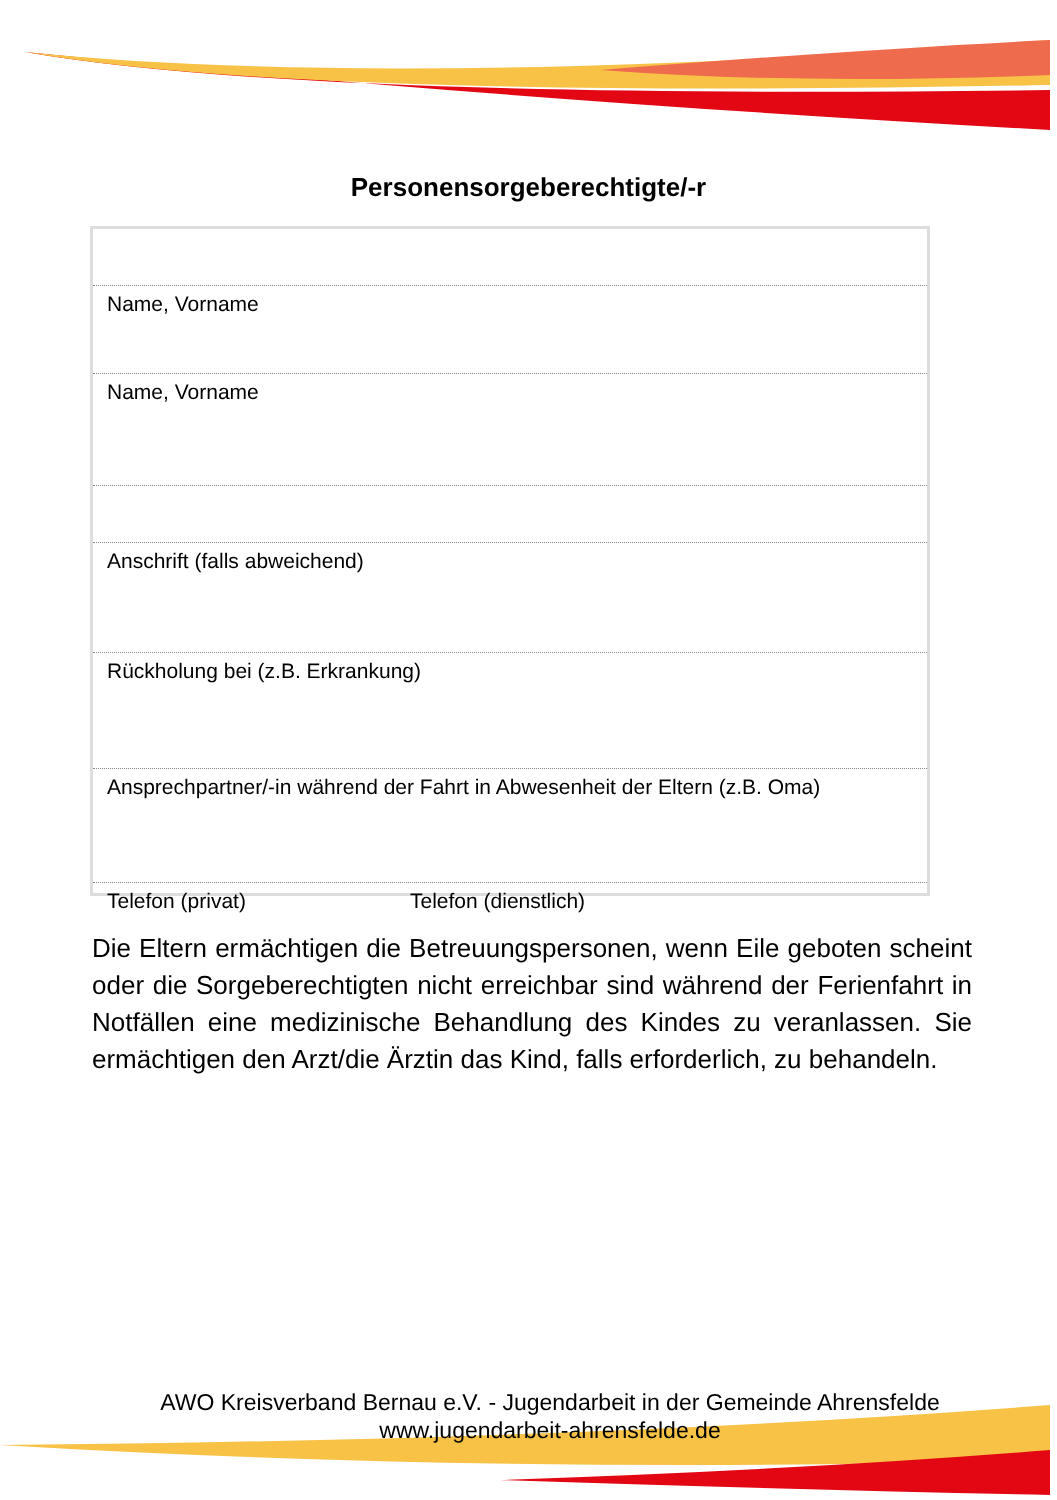Personensorgeberechtigte/-r
Name, Vorname
Name, Vorname
Anschrift (falls abweichend)
Rückholung bei (z.B. Erkrankung)
Ansprechpartner/-in während der Fahrt in Abwesenheit der Eltern (z.B. Oma)
Telefon (privat) Telefon (dienstlich)
Die Eltern ermächtigen die Betreuungspersonen, wenn Eile geboten scheint oder die Sorgeberechtigten nicht erreichbar sind während der Ferienfahrt in Notfällen eine medizinische Behandlung des Kindes zu veranlassen. Sie ermächtigen den Arzt/die Ärztin das Kind, falls erforderlich, zu behandeln.
AWO Kreisverband Bernau e.V. - Jugendarbeit in der Gemeinde Ahrensfelde
www.jugendarbeit-ahrensfelde.de